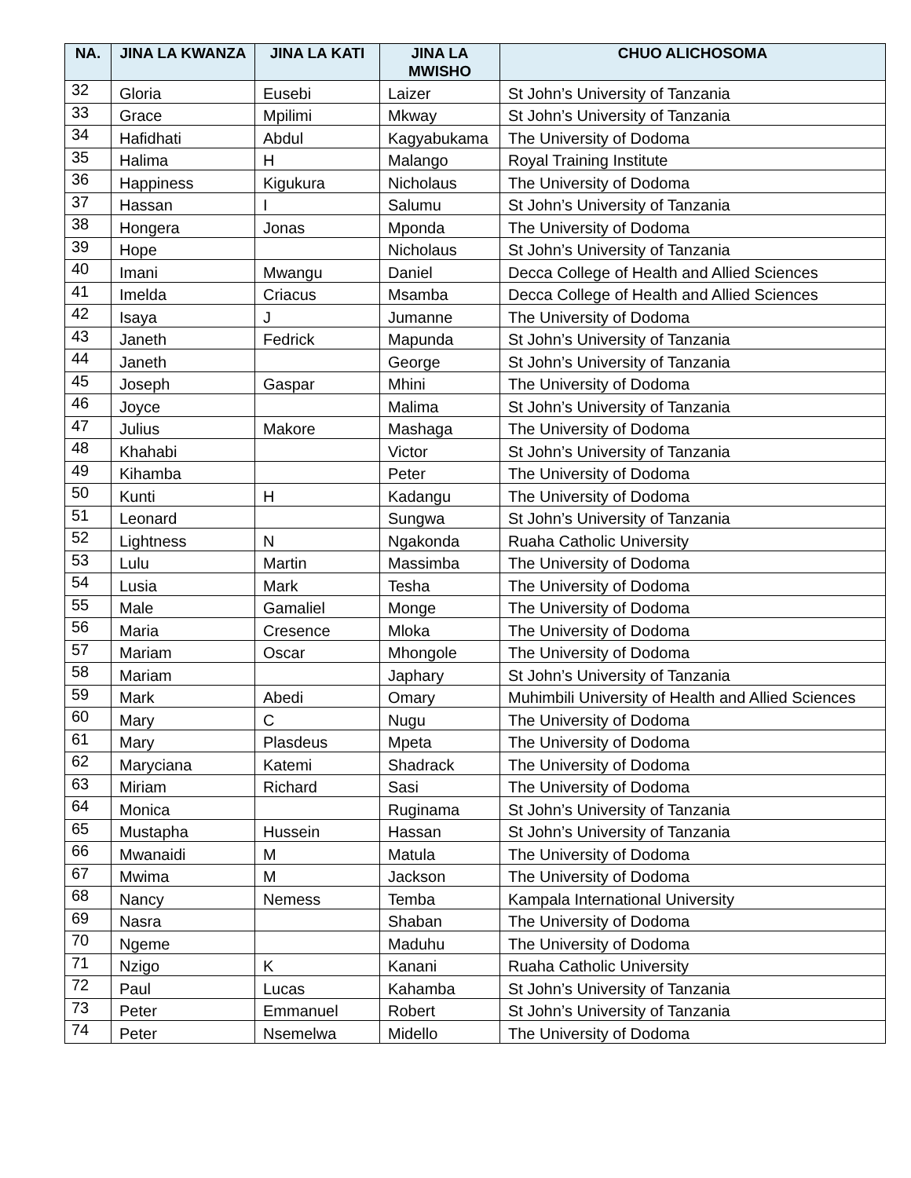| NA. | JINA LA KWANZA | JINA LA KATI | JINA LA MWISHO | CHUO ALICHOSOMA |
| --- | --- | --- | --- | --- |
| 32 | Gloria | Eusebi | Laizer | St John’s University of Tanzania |
| 33 | Grace | Mpilimi | Mkway | St John’s University of Tanzania |
| 34 | Hafidhati | Abdul | Kagyabukama | The University of Dodoma |
| 35 | Halima | H | Malango | Royal Training Institute |
| 36 | Happiness | Kigukura | Nicholaus | The University of Dodoma |
| 37 | Hassan | I | Salumu | St John’s University of Tanzania |
| 38 | Hongera | Jonas | Mponda | The University of Dodoma |
| 39 | Hope | | Nicholaus | St John’s University of Tanzania |
| 40 | Imani | Mwangu | Daniel | Decca College of Health and Allied Sciences |
| 41 | Imelda | Criacus | Msamba | Decca College of Health and Allied Sciences |
| 42 | Isaya | J | Jumanne | The University of Dodoma |
| 43 | Janeth | Fedrick | Mapunda | St John’s University of Tanzania |
| 44 | Janeth | | George | St John’s University of Tanzania |
| 45 | Joseph | Gaspar | Mhini | The University of Dodoma |
| 46 | Joyce | | Malima | St John’s University of Tanzania |
| 47 | Julius | Makore | Mashaga | The University of Dodoma |
| 48 | Khahabi | | Victor | St John’s University of Tanzania |
| 49 | Kihamba | | Peter | The University of Dodoma |
| 50 | Kunti | H | Kadangu | The University of Dodoma |
| 51 | Leonard | | Sungwa | St John’s University of Tanzania |
| 52 | Lightness | N | Ngakonda | Ruaha Catholic University |
| 53 | Lulu | Martin | Massimba | The University of Dodoma |
| 54 | Lusia | Mark | Tesha | The University of Dodoma |
| 55 | Male | Gamaliel | Monge | The University of Dodoma |
| 56 | Maria | Cresence | Mloka | The University of Dodoma |
| 57 | Mariam | Oscar | Mhongole | The University of Dodoma |
| 58 | Mariam | | Japhary | St John’s University of Tanzania |
| 59 | Mark | Abedi | Omary | Muhimbili University of Health and Allied Sciences |
| 60 | Mary | C | Nugu | The University of Dodoma |
| 61 | Mary | Plasdeus | Mpeta | The University of Dodoma |
| 62 | Maryciana | Katemi | Shadrack | The University of Dodoma |
| 63 | Miriam | Richard | Sasi | The University of Dodoma |
| 64 | Monica | | Ruginama | St John’s University of Tanzania |
| 65 | Mustapha | Hussein | Hassan | St John’s University of Tanzania |
| 66 | Mwanaidi | M | Matula | The University of Dodoma |
| 67 | Mwima | M | Jackson | The University of Dodoma |
| 68 | Nancy | Nemess | Temba | Kampala International University |
| 69 | Nasra | | Shaban | The University of Dodoma |
| 70 | Ngeme | | Maduhu | The University of Dodoma |
| 71 | Nzigo | K | Kanani | Ruaha Catholic University |
| 72 | Paul | Lucas | Kahamba | St John’s University of Tanzania |
| 73 | Peter | Emmanuel | Robert | St John’s University of Tanzania |
| 74 | Peter | Nsemelwa | Midello | The University of Dodoma |